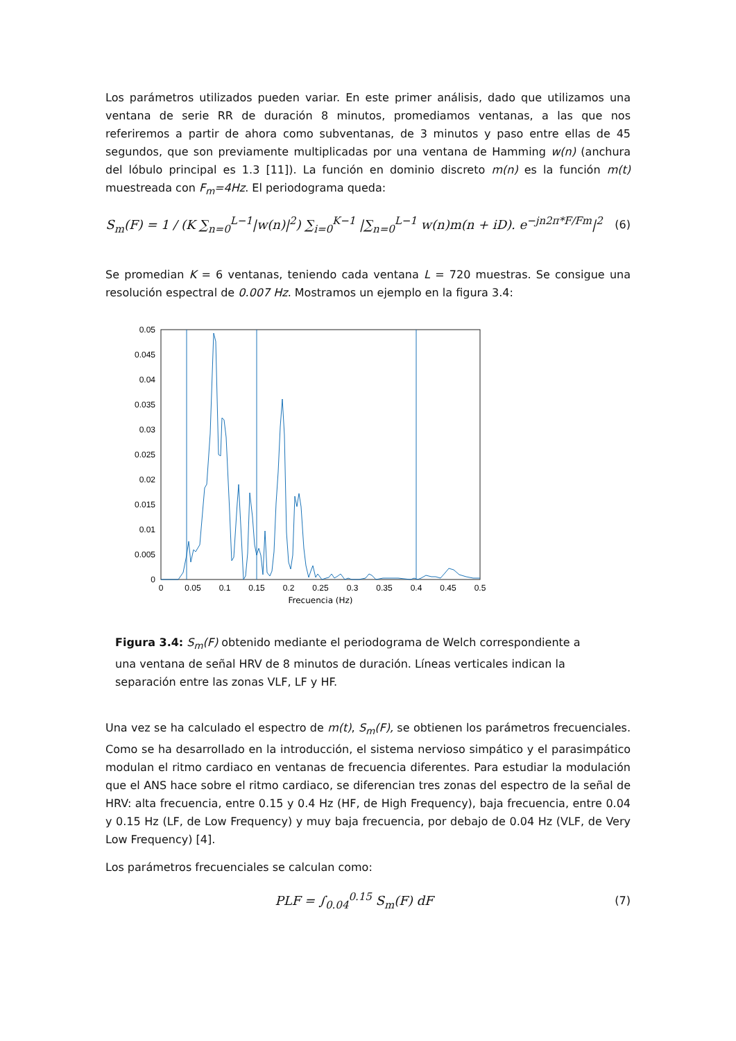Los parámetros utilizados pueden variar. En este primer análisis, dado que utilizamos una ventana de serie RR de duración 8 minutos, promediamos ventanas, a las que nos referiremos a partir de ahora como subventanas, de 3 minutos y paso entre ellas de 45 segundos, que son previamente multiplicadas por una ventana de Hamming w(n) (anchura del lóbulo principal es 1.3 [11]). La función en dominio discreto m(n) es la función m(t) muestreada con F<sub>m</sub>=4Hz. El periodograma queda:
S<sub>m</sub>(F) = 1 / (K ∑<sub>n=0</sub><sup>L−1</sup>|w(n)|<sup>2</sup>) ∑<sub>i=0</sub><sup>K−1</sup> |∑<sub>n=0</sub><sup>L−1</sup> w(n)m(n + iD). e<sup>−jn2π*F/Fm</sup>|<sup>2</sup>
(6)
Se promedian K = 6 ventanas, teniendo cada ventana L = 720 muestras. Se consigue una resolución espectral de 0.007 Hz. Mostramos un ejemplo en la figura 3.4:
0.05
0.045
0.04
0.035
0.03
0.025
0.02
0.015
0.01
0.005
0
0
0.05
0.1
0.15
0.2
0.25
0.3
0.35
0.4
0.45
0.5
Frecuencia (Hz)
Figura 3.4: S<sub>m</sub>(F) obtenido mediante el periodograma de Welch correspondiente a una ventana de señal HRV de 8 minutos de duración. Líneas verticales indican la separación entre las zonas VLF, LF y HF.
Una vez se ha calculado el espectro de m(t), S<sub>m</sub>(F), se obtienen los parámetros frecuenciales. Como se ha desarrollado en la introducción, el sistema nervioso simpático y el parasimpático modulan el ritmo cardiaco en ventanas de frecuencia diferentes. Para estudiar la modulación que el ANS hace sobre el ritmo cardiaco, se diferencian tres zonas del espectro de la señal de HRV: alta frecuencia, entre 0.15 y 0.4 Hz (HF, de High Frequency), baja frecuencia, entre 0.04 y 0.15 Hz (LF, de Low Frequency) y muy baja frecuencia, por debajo de 0.04 Hz (VLF, de Very Low Frequency) [4].
Los parámetros frecuenciales se calculan como:
PLF = ∫<sub>0.04</sub><sup>0.15</sup> S<sub>m</sub>(F) dF (7)